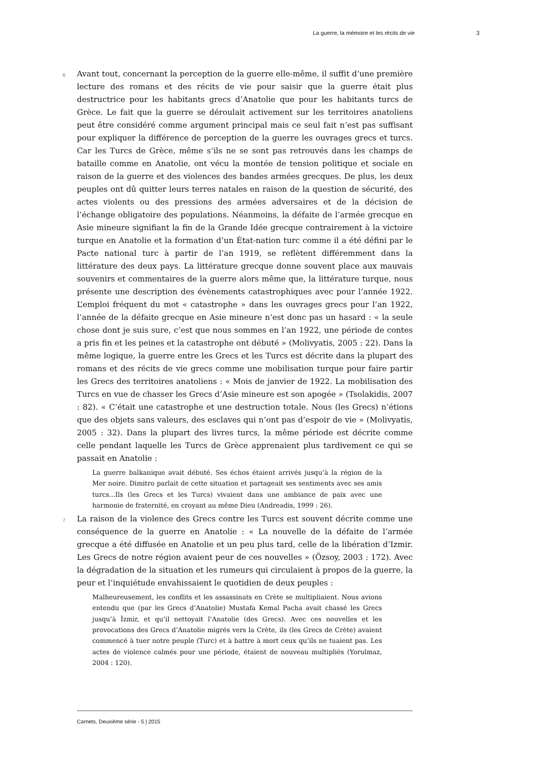La guerre, la mémoire et les récits de vie 3
6 Avant tout, concernant la perception de la guerre elle-même, il suffit d’une première lecture des romans et des récits de vie pour saisir que la guerre était plus destructrice pour les habitants grecs d’Anatolie que pour les habitants turcs de Grèce. Le fait que la guerre se déroulait activement sur les territoires anatoliens peut être considéré comme argument principal mais ce seul fait n’est pas suffisant pour expliquer la différence de perception de la guerre les ouvrages grecs et turcs. Car les Turcs de Grèce, même s’ils ne se sont pas retrouvés dans les champs de bataille comme en Anatolie, ont vécu la montée de tension politique et sociale en raison de la guerre et des violences des bandes armées grecques. De plus, les deux peuples ont dû quitter leurs terres natales en raison de la question de sécurité, des actes violents ou des pressions des armées adversaires et de la décision de l’échange obligatoire des populations. Néanmoins, la défaite de l’armée grecque en Asie mineure signifiant la fin de la Grande Idée grecque contrairement à la victoire turque en Anatolie et la formation d’un État-nation turc comme il a été défini par le Pacte national turc à partir de l’an 1919, se reflètent différemment dans la littérature des deux pays. La littérature grecque donne souvent place aux mauvais souvenirs et commentaires de la guerre alors même que, la littérature turque, nous présente une description des évènements catastrophiques avec pour l‘année 1922. L’emploi fréquent du mot « catastrophe » dans les ouvrages grecs pour l’an 1922, l’année de la défaite grecque en Asie mineure n’est donc pas un hasard : « la seule chose dont je suis sure, c’est que nous sommes en l’an 1922, une période de contes a pris fin et les peines et la catastrophe ont débuté » (Molivyatis, 2005 : 22). Dans la même logique, la guerre entre les Grecs et les Turcs est décrite dans la plupart des romans et des récits de vie grecs comme une mobilisation turque pour faire partir les Grecs des territoires anatoliens : « Mois de janvier de 1922. La mobilisation des Turcs en vue de chasser les Grecs d’Asie mineure est son apogée » (Tsolakidis, 2007 : 82). « C’était une catastrophe et une destruction totale. Nous (les Grecs) n’étions que des objets sans valeurs, des esclaves qui n’ont pas d’espoir de vie » (Molivyatis, 2005 : 32). Dans la plupart des livres turcs, la même période est décrite comme celle pendant laquelle les Turcs de Grèce apprenaient plus tardivement ce qui se passait en Anatolie :
La guerre balkanique avait débuté. Ses échos étaient arrivés jusqu’à la région de la Mer noire. Dimitro parlait de cette situation et partageait ses sentiments avec ses amis turcs...Ils (les Grecs et les Turcs) vivaient dans une ambiance de paix avec une harmonie de fraternité, en croyant au même Dieu (Andreadis, 1999 : 26).
7 La raison de la violence des Grecs contre les Turcs est souvent décrite comme une conséquence de la guerre en Anatolie : « La nouvelle de la défaite de l’armée grecque a été diffusée en Anatolie et un peu plus tard, celle de la libération d’Izmir. Les Grecs de notre région avaient peur de ces nouvelles » (Özsoy, 2003 : 172). Avec la dégradation de la situation et les rumeurs qui circulaient à propos de la guerre, la peur et l’inquiétude envahissaient le quotidien de deux peuples :
Malheureusement, les conflits et les assassinats en Crète se multipliaient. Nous avions entendu que (par les Grecs d’Anatolie) Mustafa Kemal Pacha avait chassé les Grecs jusqu’à İzmir, et qu’il nettoyait l’Anatolie (des Grecs). Avec ces nouvelles et les provocations des Grecs d’Anatolie migrés vers la Crète, ils (les Grecs de Crète) avaient commencé à tuer notre peuple (Turc) et à battre à mort ceux qu’ils ne tuaient pas. Les actes de violence calmés pour une période, étaient de nouveau multipliés (Yorulmaz, 2004 : 120).
Carnets, Deuxième série - 5 | 2015